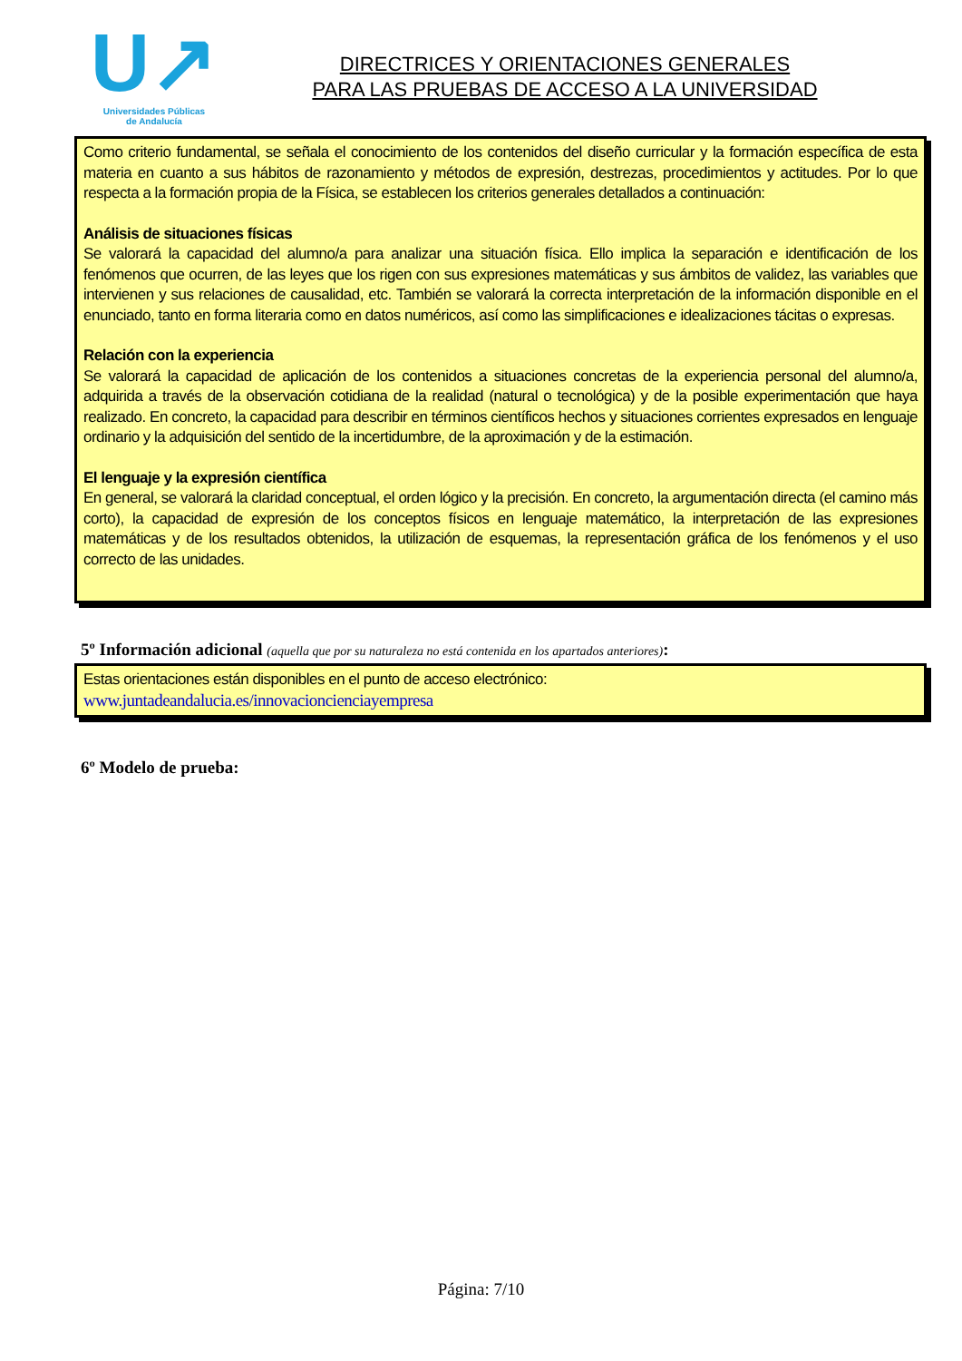U↗
Universidades Públicas
de Andalucía
DIRECTRICES Y ORIENTACIONES GENERALES
PARA LAS PRUEBAS DE ACCESO A LA UNIVERSIDAD
Como criterio fundamental, se señala el conocimiento de los contenidos del diseño curricular y la formación específica de esta materia en cuanto a sus hábitos de razonamiento y métodos de expresión, destrezas, procedimientos y actitudes. Por lo que respecta a la formación propia de la Física, se establecen los criterios generales detallados a continuación:
Análisis de situaciones físicas
Se valorará la capacidad del alumno/a para analizar una situación física. Ello implica la separación e identificación de los fenómenos que ocurren, de las leyes que los rigen con sus expresiones matemáticas y sus ámbitos de validez, las variables que intervienen y sus relaciones de causalidad, etc. También se valorará la correcta interpretación de la información disponible en el enunciado, tanto en forma literaria como en datos numéricos, así como las simplificaciones e idealizaciones tácitas o expresas.
Relación con la experiencia
Se valorará la capacidad de aplicación de los contenidos a situaciones concretas de la experiencia personal del alumno/a, adquirida a través de la observación cotidiana de la realidad (natural o tecnológica) y de la posible experimentación que haya realizado. En concreto, la capacidad para describir en términos científicos hechos y situaciones corrientes expresados en lenguaje ordinario y la adquisición del sentido de la incertidumbre, de la aproximación y de la estimación.
El lenguaje y la expresión científica
En general, se valorará la claridad conceptual, el orden lógico y la precisión. En concreto, la argumentación directa (el camino más corto), la capacidad de expresión de los conceptos físicos en lenguaje matemático, la interpretación de las expresiones matemáticas y de los resultados obtenidos, la utilización de esquemas, la representación gráfica de los fenómenos y el uso correcto de las unidades.
5º Información adicional (aquella que por su naturaleza no está contenida en los apartados anteriores):
Estas orientaciones están disponibles en el punto de acceso electrónico:
www.juntadeandalucia.es/innovacioncienciayempresa
6º Modelo de prueba:
Página: 7/10